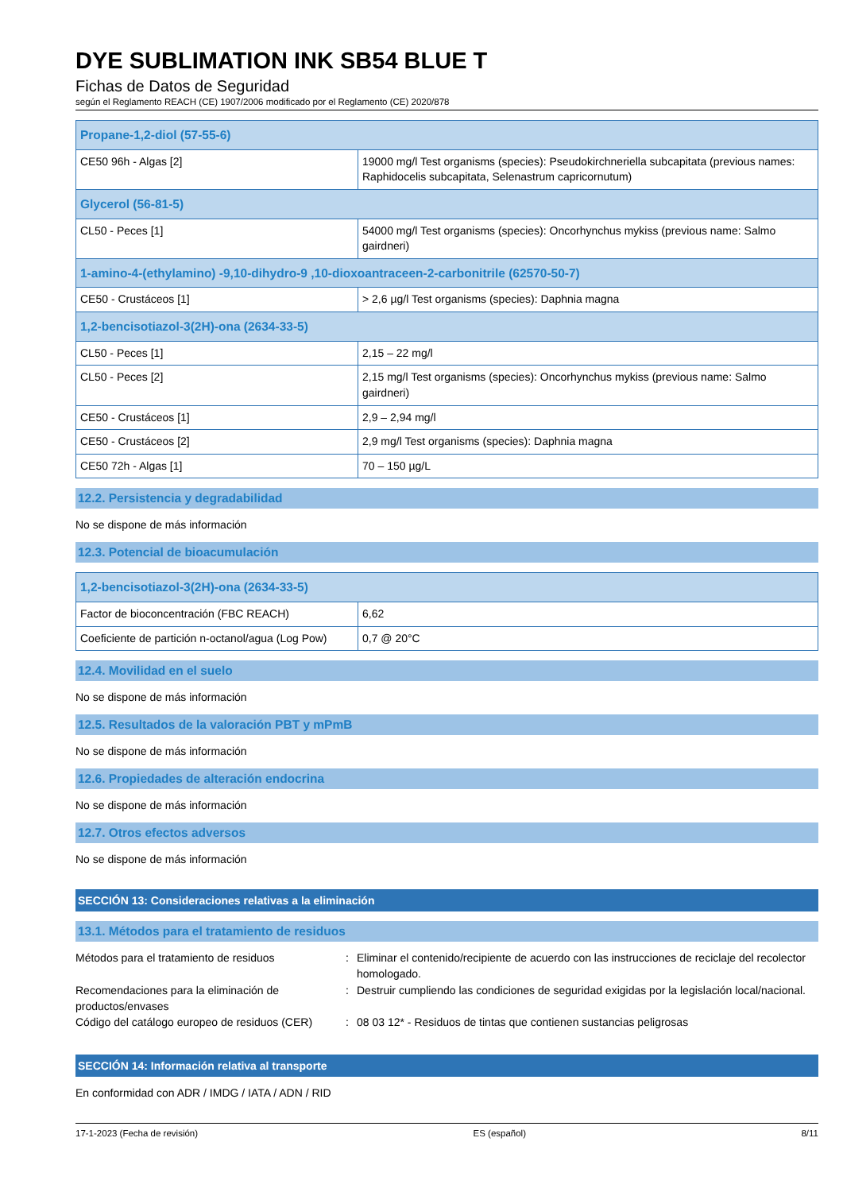DYE SUBLIMATION INK SB54 BLUE T
Fichas de Datos de Seguridad
según el Reglamento REACH (CE) 1907/2006 modificado por el Reglamento (CE) 2020/878
| Propane-1,2-diol (57-55-6) | |
| --- | --- |
| CE50 96h - Algas [2] | 19000 mg/l Test organisms (species): Pseudokirchneriella subcapitata (previous names: Raphidocelis subcapitata, Selenastrum capricornutum) |
| Glycerol (56-81-5) | |
| CL50 - Peces [1] | 54000 mg/l Test organisms (species): Oncorhynchus mykiss (previous name: Salmo gairdneri) |
| 1-amino-4-(ethylamino) -9,10-dihydro-9 ,10-dioxoantraceen-2-carbonitrile (62570-50-7) | |
| CE50 - Crustáceos [1] | > 2,6 µg/l Test organisms (species): Daphnia magna |
| 1,2-bencisotiazol-3(2H)-ona (2634-33-5) | |
| CL50 - Peces [1] | 2,15 – 22 mg/l |
| CL50 - Peces [2] | 2,15 mg/l Test organisms (species): Oncorhynchus mykiss (previous name: Salmo gairdneri) |
| CE50 - Crustáceos [1] | 2,9 – 2,94 mg/l |
| CE50 - Crustáceos [2] | 2,9 mg/l Test organisms (species): Daphnia magna |
| CE50 72h - Algas [1] | 70 – 150 µg/L |
12.2. Persistencia y degradabilidad
No se dispone de más información
12.3. Potencial de bioacumulación
| 1,2-bencisotiazol-3(2H)-ona (2634-33-5) | |
| --- | --- |
| Factor de bioconcentración (FBC REACH) | 6,62 |
| Coeficiente de partición n-octanol/agua (Log Pow) | 0,7 @ 20°C |
12.4. Movilidad en el suelo
No se dispone de más información
12.5. Resultados de la valoración PBT y mPmB
No se dispone de más información
12.6. Propiedades de alteración endocrina
No se dispone de más información
12.7. Otros efectos adversos
No se dispone de más información
SECCIÓN 13: Consideraciones relativas a la eliminación
13.1. Métodos para el tratamiento de residuos
Métodos para el tratamiento de residuos : Eliminar el contenido/recipiente de acuerdo con las instrucciones de reciclaje del recolector homologado.
Recomendaciones para la eliminación de productos/envases
: Destruir cumpliendo las condiciones de seguridad exigidas por la legislación local/nacional.
Código del catálogo europeo de residuos (CER)
: 08 03 12* - Residuos de tintas que contienen sustancias peligrosas
SECCIÓN 14: Información relativa al transporte
En conformidad con ADR / IMDG / IATA / ADN / RID
17-1-2023 (Fecha de revisión) ES (español) 8/11